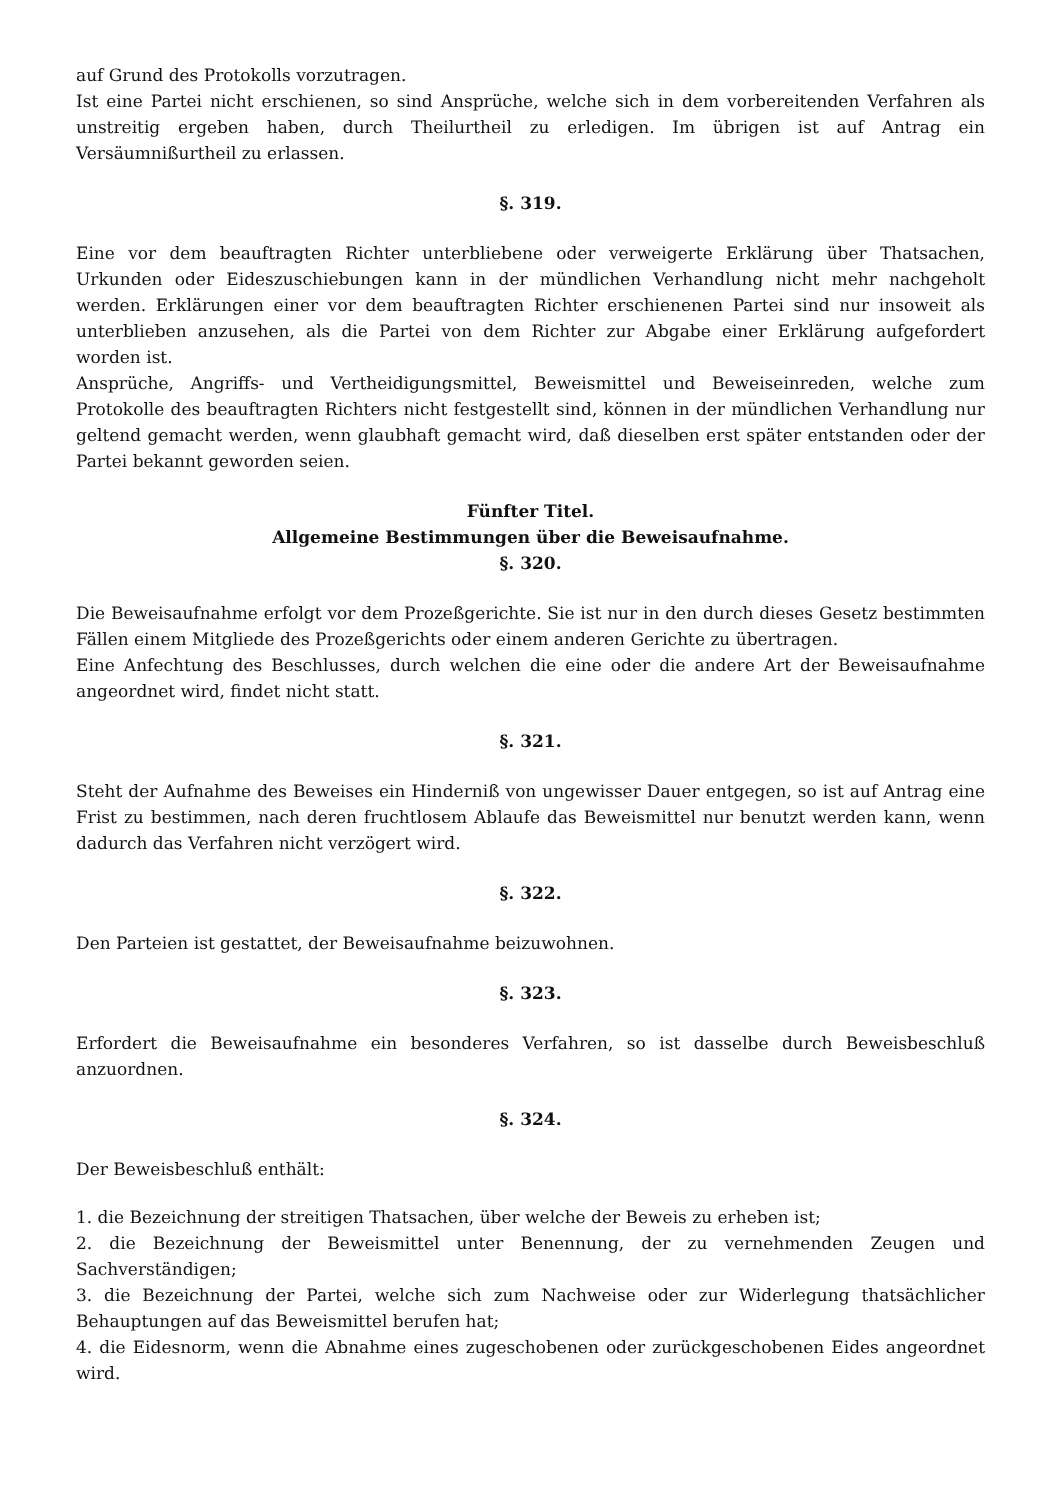auf Grund des Protokolls vorzutragen.
Ist eine Partei nicht erschienen, so sind Ansprüche, welche sich in dem vorbereitenden Verfahren als unstreitig ergeben haben, durch Theilurtheil zu erledigen. Im übrigen ist auf Antrag ein Versäumnißurtheil zu erlassen.
§. 319.
Eine vor dem beauftragten Richter unterbliebene oder verweigerte Erklärung über Thatsachen, Urkunden oder Eideszuschiebungen kann in der mündlichen Verhandlung nicht mehr nachgeholt werden. Erklärungen einer vor dem beauftragten Richter erschienenen Partei sind nur insoweit als unterblieben anzusehen, als die Partei von dem Richter zur Abgabe einer Erklärung aufgefordert worden ist.
Ansprüche, Angriffs- und Vertheidigungsmittel, Beweismittel und Beweiseinreden, welche zum Protokolle des beauftragten Richters nicht festgestellt sind, können in der mündlichen Verhandlung nur geltend gemacht werden, wenn glaubhaft gemacht wird, daß dieselben erst später entstanden oder der Partei bekannt geworden seien.
Fünfter Titel.
Allgemeine Bestimmungen über die Beweisaufnahme.
§. 320.
Die Beweisaufnahme erfolgt vor dem Prozeßgerichte. Sie ist nur in den durch dieses Gesetz bestimmten Fällen einem Mitgliede des Prozeßgerichts oder einem anderen Gerichte zu übertragen.
Eine Anfechtung des Beschlusses, durch welchen die eine oder die andere Art der Beweisaufnahme angeordnet wird, findet nicht statt.
§. 321.
Steht der Aufnahme des Beweises ein Hinderniß von ungewisser Dauer entgegen, so ist auf Antrag eine Frist zu bestimmen, nach deren fruchtlosem Ablaufe das Beweismittel nur benutzt werden kann, wenn dadurch das Verfahren nicht verzögert wird.
§. 322.
Den Parteien ist gestattet, der Beweisaufnahme beizuwohnen.
§. 323.
Erfordert die Beweisaufnahme ein besonderes Verfahren, so ist dasselbe durch Beweisbeschluß anzuordnen.
§. 324.
Der Beweisbeschluß enthält:
1. die Bezeichnung der streitigen Thatsachen, über welche der Beweis zu erheben ist;
2. die Bezeichnung der Beweismittel unter Benennung, der zu vernehmenden Zeugen und Sachverständigen;
3. die Bezeichnung der Partei, welche sich zum Nachweise oder zur Widerlegung thatsächlicher Behauptungen auf das Beweismittel berufen hat;
4. die Eidesnorm, wenn die Abnahme eines zugeschobenen oder zurückgeschobenen Eides angeordnet wird.